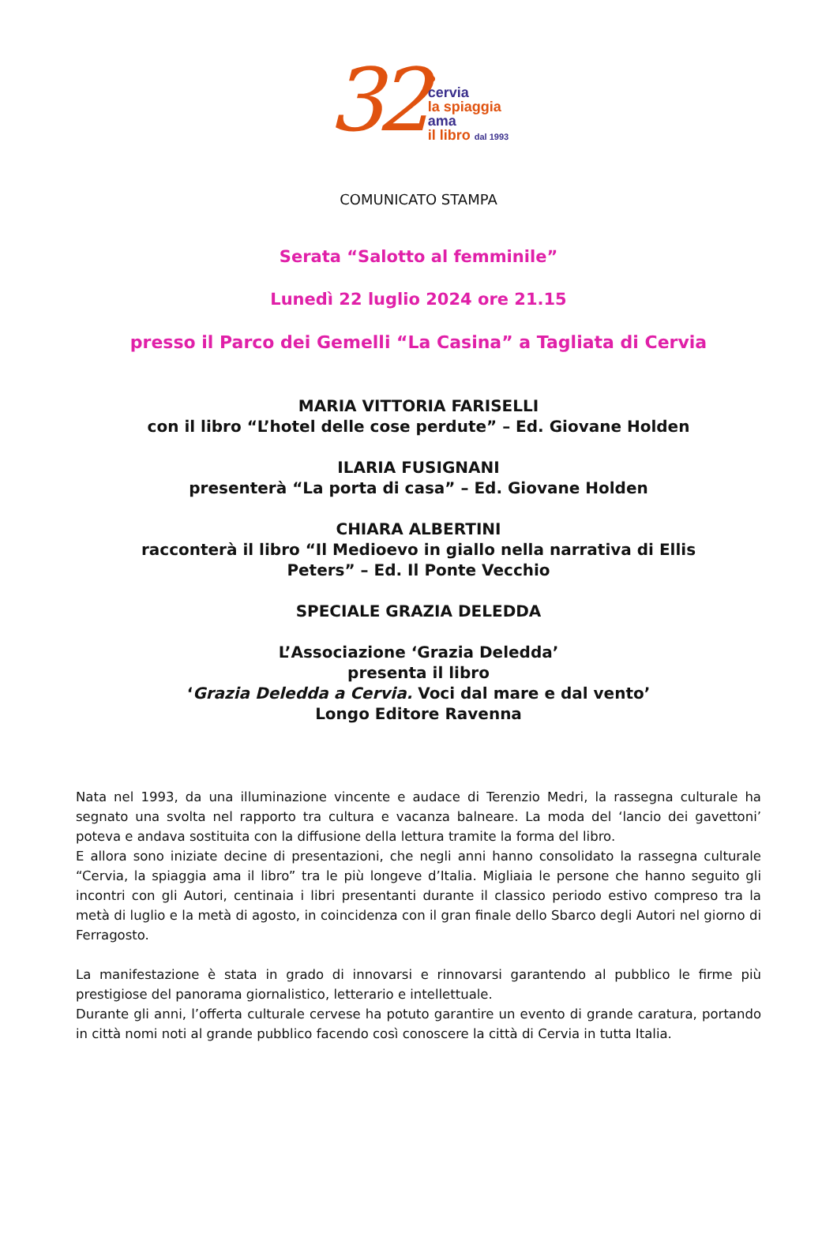32 ●
cervia
la spiaggia
ama
il libro dal 1993
COMUNICATO STAMPA
Serata “Salotto al femminile”
Lunedì 22 luglio 2024 ore 21.15
presso il Parco dei Gemelli “La Casina” a Tagliata di Cervia
MARIA VITTORIA FARISELLI
con il libro “L’hotel delle cose perdute” – Ed. Giovane Holden
ILARIA FUSIGNANI
presenterà “La porta di casa” – Ed. Giovane Holden
CHIARA ALBERTINI
racconterà il libro “Il Medioevo in giallo nella narrativa di Ellis
Peters” – Ed. Il Ponte Vecchio
SPECIALE GRAZIA DELEDDA
L’Associazione ‘Grazia Deledda’
presenta il libro
‘Grazia Deledda a Cervia. Voci dal mare e dal vento’
Longo Editore Ravenna
Nata nel 1993, da una illuminazione vincente e audace di Terenzio Medri, la rassegna culturale ha segnato una svolta nel rapporto tra cultura e vacanza balneare. La moda del ‘lancio dei gavettoni’ poteva e andava sostituita con la diffusione della lettura tramite la forma del libro.
E allora sono iniziate decine di presentazioni, che negli anni hanno consolidato la rassegna culturale “Cervia, la spiaggia ama il libro” tra le più longeve d’Italia. Migliaia le persone che hanno seguito gli incontri con gli Autori, centinaia i libri presentanti durante il classico periodo estivo compreso tra la metà di luglio e la metà di agosto, in coincidenza con il gran finale dello Sbarco degli Autori nel giorno di Ferragosto.
La manifestazione è stata in grado di innovarsi e rinnovarsi garantendo al pubblico le firme più prestigiose del panorama giornalistico, letterario e intellettuale.
Durante gli anni, l’offerta culturale cervese ha potuto garantire un evento di grande caratura, portando in città nomi noti al grande pubblico facendo così conoscere la città di Cervia in tutta Italia.